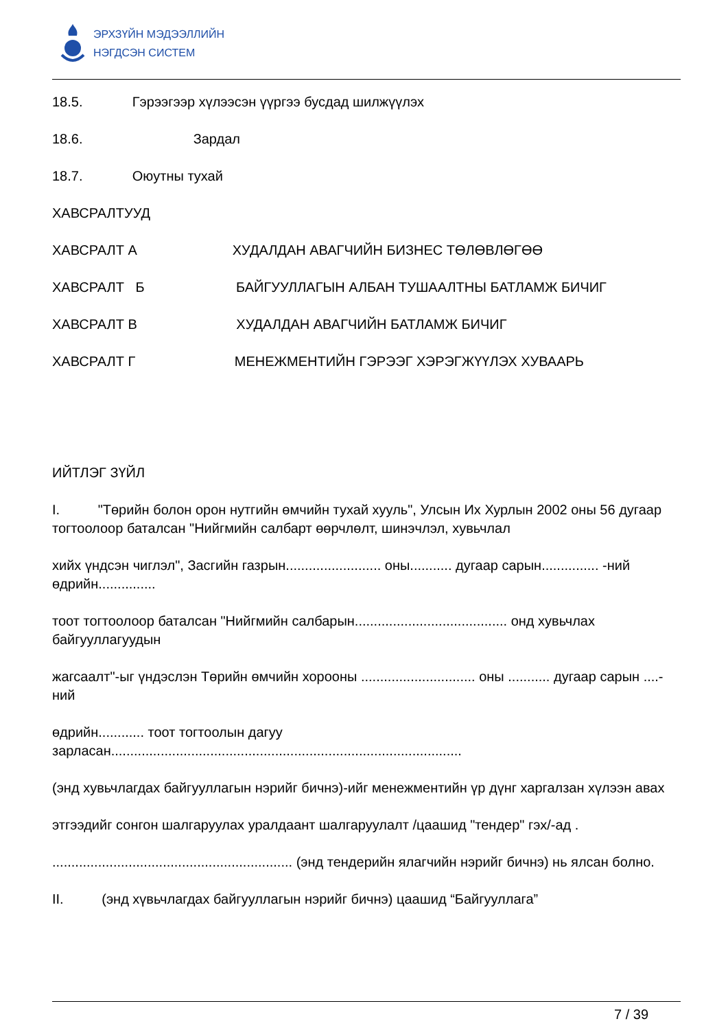ЭРХЗҮЙН МЭДЭЭЛЛИЙН
НЭГДСЭН СИСТЕМ
18.5. Гэрээгээр хүлээсэн үүргээ бусдад шилжүүлэх
18.6. Зардал
18.7. Оюутны тухай
ХАВСРАЛТУУД
ХАВСРАЛТ А ХУДАЛДАН АВАГЧИЙН БИЗНЕС ТӨЛӨВЛӨГӨӨ
ХАВСРАЛТ Б БАЙГУУЛЛАГЫН АЛБАН ТУШААЛТНЫ БАТЛАМЖ БИЧИГ
ХАВСРАЛТ В ХУДАЛДАН АВАГЧИЙН БАТЛАМЖ БИЧИГ
ХАВСРАЛТ Г МЕНЕЖМЕНТИЙН ГЭРЭЭГ ХЭРЭГЖҮҮЛЭХ ХУВААРЬ
ИЙТЛЭГ ЗҮЙЛ
I. "Төрийн болон орон нутгийн өмчийн тухай хууль", Улсын Их Хурлын 2002 оны 56 дугаар тогтоолоор баталсан "Нийгмийн салбарт өөрчлөлт, шинэчлэл, хувьчлал
хийх үндсэн чиглэл", Засгийн газрын......................... оны........... дугаар сарын............... -ний өдрийн...............
тоот тогтоолоор баталсан "Нийгмийн салбарын........................................ онд хувьчлах байгууллагуудын
жагсаалт"-ыг үндэслэн Төрийн өмчийн хорооны .............................. оны ........... дугаар сарын ....-ний
өдрийн............ тоот тогтоолын дагуу зарласан............................................................................................
(энд хувьчлагдах байгууллагын нэрийг бичнэ)-ийг менежментийн үр дүнг харгалзан хүлээн авах
этгээдийг сонгон шалгаруулах уралдаант шалгаруулалт /цаашид "тендер" гэх/-ад .
............................................................... (энд тендерийн ялагчийн нэрийг бичнэ) нь ялсан болно.
II. (энд хүвьчлагдах байгууллагын нэрийг бичнэ) цаашид “Байгууллага”
7 / 39